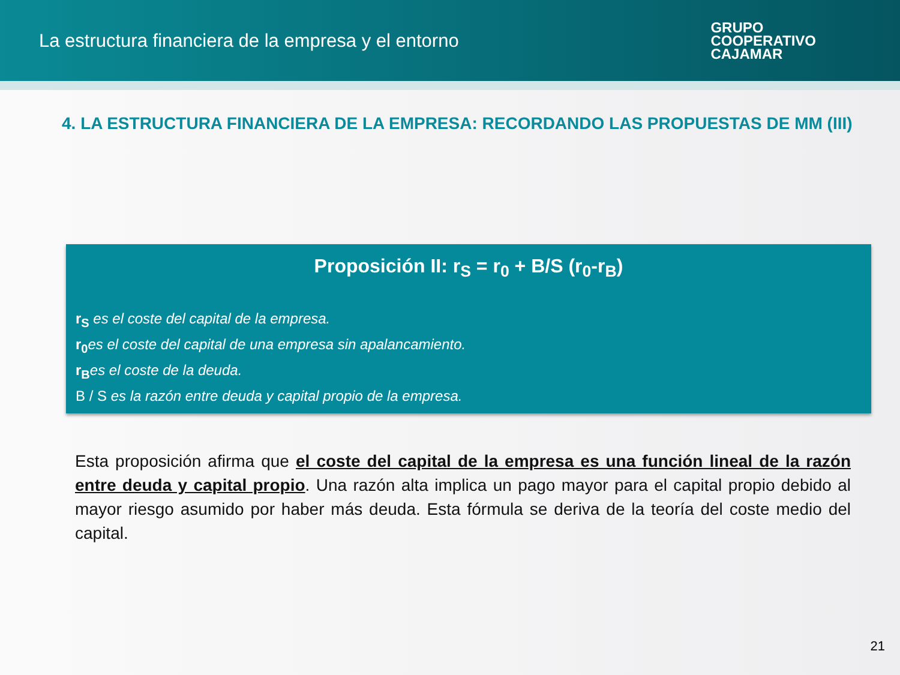La estructura financiera de la empresa y el entorno
GRUPO
COOPERATIVO
CAJAMAR
4. LA ESTRUCTURA FINANCIERA DE LA EMPRESA: RECORDANDO LAS PROPUESTAS DE MM (III)
Proposición II: r<sub>S</sub> = r<sub>0</sub> + B/S (r<sub>0</sub>-r<sub>B</sub>)
r<sub>S</sub> es el coste del capital de la empresa.
r<sub>0</sub>es el coste del capital de una empresa sin apalancamiento.
r<sub>B</sub>es el coste de la deuda.
B / S es la razón entre deuda y capital propio de la empresa.
Esta proposición afirma que el coste del capital de la empresa es una función lineal de la razón entre deuda y capital propio. Una razón alta implica un pago mayor para el capital propio debido al mayor riesgo asumido por haber más deuda. Esta fórmula se deriva de la teoría del coste medio del capital.
21